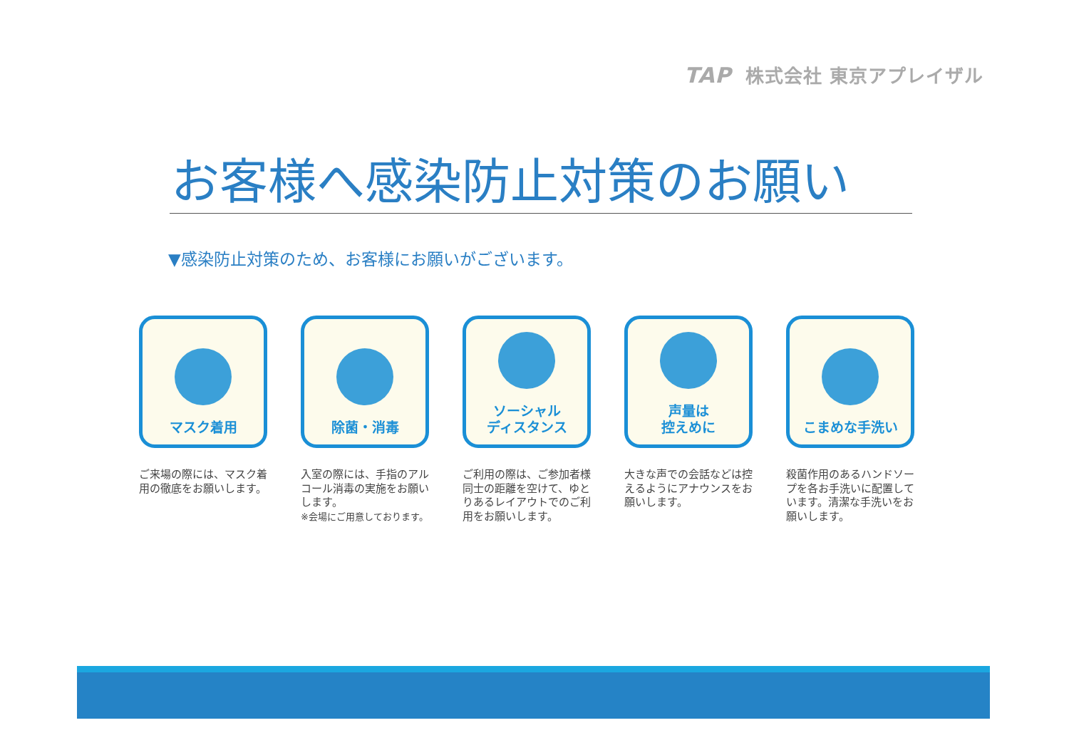TAP 株式会社 東京アプレイザル
お客様へ感染防止対策のお願い
▼感染防止対策のため、お客様にお願いがございます。
マスク着用
ご来場の際には、マスク着用の徹底をお願いします。
除菌・消毒
入室の際には、手指のアルコール消毒の実施をお願いします。
※会場にご用意しております。
ソーシャル
ディスタンス
ご利用の際は、ご参加者様同士の距離を空けて、ゆとりあるレイアウトでのご利用をお願いします。
声量は
控えめに
大きな声での会話などは控えるようにアナウンスをお願いします。
こまめな手洗い
殺菌作用のあるハンドソープを各お手洗いに配置しています。清潔な手洗いをお願いします。